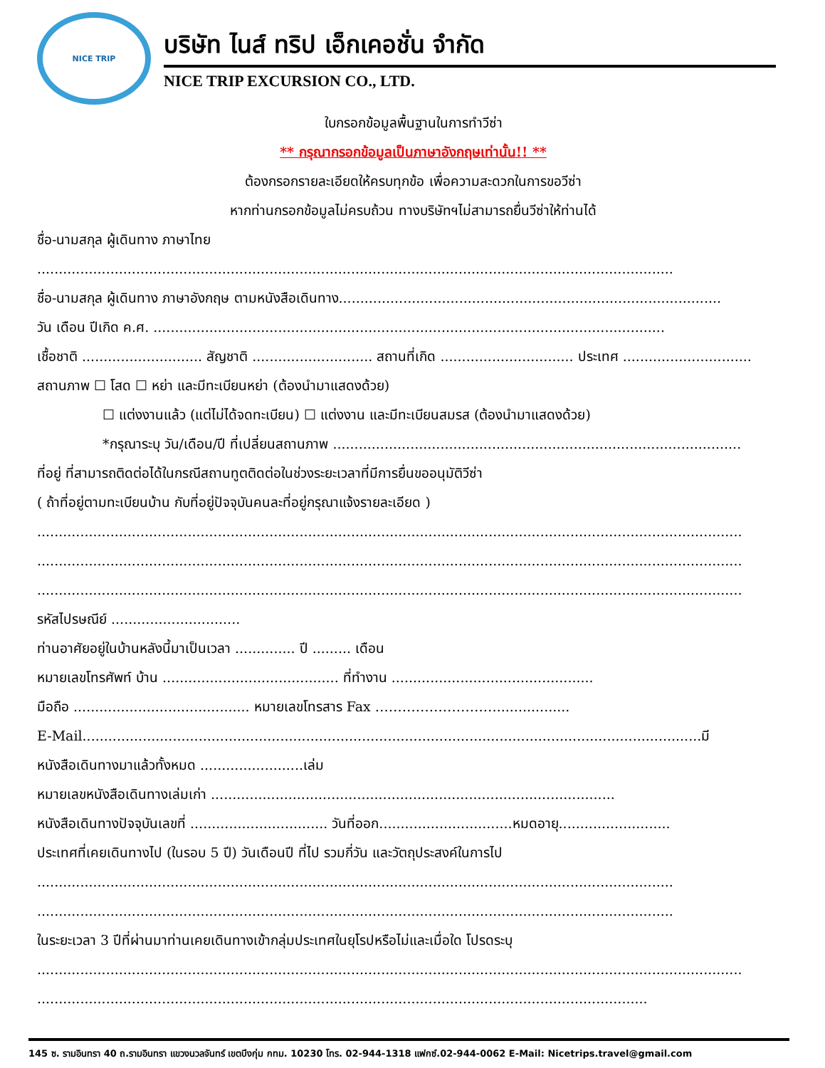NICE TRIP
บริษัท ไนส์ ทริป เอ็กเคอชั่น จำกัด
NICE TRIP EXCURSION CO., LTD.
ใบกรอกข้อมูลพื้นฐานในการทำวีซ่า
** กรุณากรอกข้อมูลเป็นภาษาอังกฤษเท่านั้น!! **
ต้องกรอกรายละเอียดให้ครบทุกข้อ เพื่อความสะดวกในการขอวีซ่า
หากท่านกรอกข้อมูลไม่ครบถ้วน ทางบริษัทฯไม่สามารถยื่นวีซ่าให้ท่านได้
ชื่อ-นามสกุล ผู้เดินทาง ภาษาไทย
....................................................................................................................................................
ชื่อ-นามสกุล ผู้เดินทาง ภาษาอังกฤษ ตามหนังสือเดินทาง.........................................................................................
วัน เดือน ปีเกิด ค.ศ. .......................................................................................................................
เชื้อชาติ ............................ สัญชาติ ............................ สถานที่เกิด ............................... ประเทศ ..............................
สถานภาพ ☐ โสด ☐ หย่า และมีทะเบียนหย่า (ต้องนำมาแสดงด้วย)
☐ แต่งงานแล้ว (แต่ไม่ได้จดทะเบียน) ☐ แต่งงาน และมีทะเบียนสมรส (ต้องนำมาแสดงด้วย)
*กรุณาระบุ วัน/เดือน/ปี ที่เปลี่ยนสถานภาพ ...............................................................................................
ที่อยู่ ที่สามารถติดต่อได้ในกรณีสถานทูตติดต่อในช่วงระยะเวลาที่มีการยื่นขออนุมัติวีซ่า
( ถ้าที่อยู่ตามทะเบียนบ้าน กับที่อยู่ปัจจุบันคนละที่อยู่กรุณาแจ้งรายละเอียด )
....................................................................................................................................................................
....................................................................................................................................................................
....................................................................................................................................................................
รหัสไปรษณีย์ ..............................
ท่านอาศัยอยู่ในบ้านหลังนี้มาเป็นเวลา .............. ปี ......... เดือน
หมายเลขโทรศัพท์ บ้าน ......................................... ที่ทำงาน ...............................................
มือถือ ......................................... หมายเลขโทรสาร Fax ……………………….................
E-Mail................................................................................................................................................มี
หนังสือเดินทางมาแล้วทั้งหมด ........................เล่ม
หมายเลขหนังสือเดินทางเล่มเก่า ..............................................................................................
หนังสือเดินทางปัจจุบันเลขที่ ................................ วันที่ออก...............................หมดอายุ..........................
ประเทศที่เคยเดินทางไป (ในรอบ 5 ปี) วันเดือนปี ที่ไป รวมกี่วัน และวัตถุประสงค์ในการไป
....................................................................................................................................................
....................................................................................................................................................
ในระยะเวลา 3 ปีที่ผ่านมาท่านเคยเดินทางเข้ากลุ่มประเทศในยุโรปหรือไม่และเมื่อใด โปรดระบุ
....................................................................................................................................................................
..............................................................................................................................................
145 ซ. รามอินทรา 40 ถ.รามอินทรา แขวงนวลจันทร์ เขตบึงกุ่ม กทม. 10230 โทร. 02-944-1318 แฟกซ์.02-944-0062 E-Mail: Nicetrips.travel@gmail.com